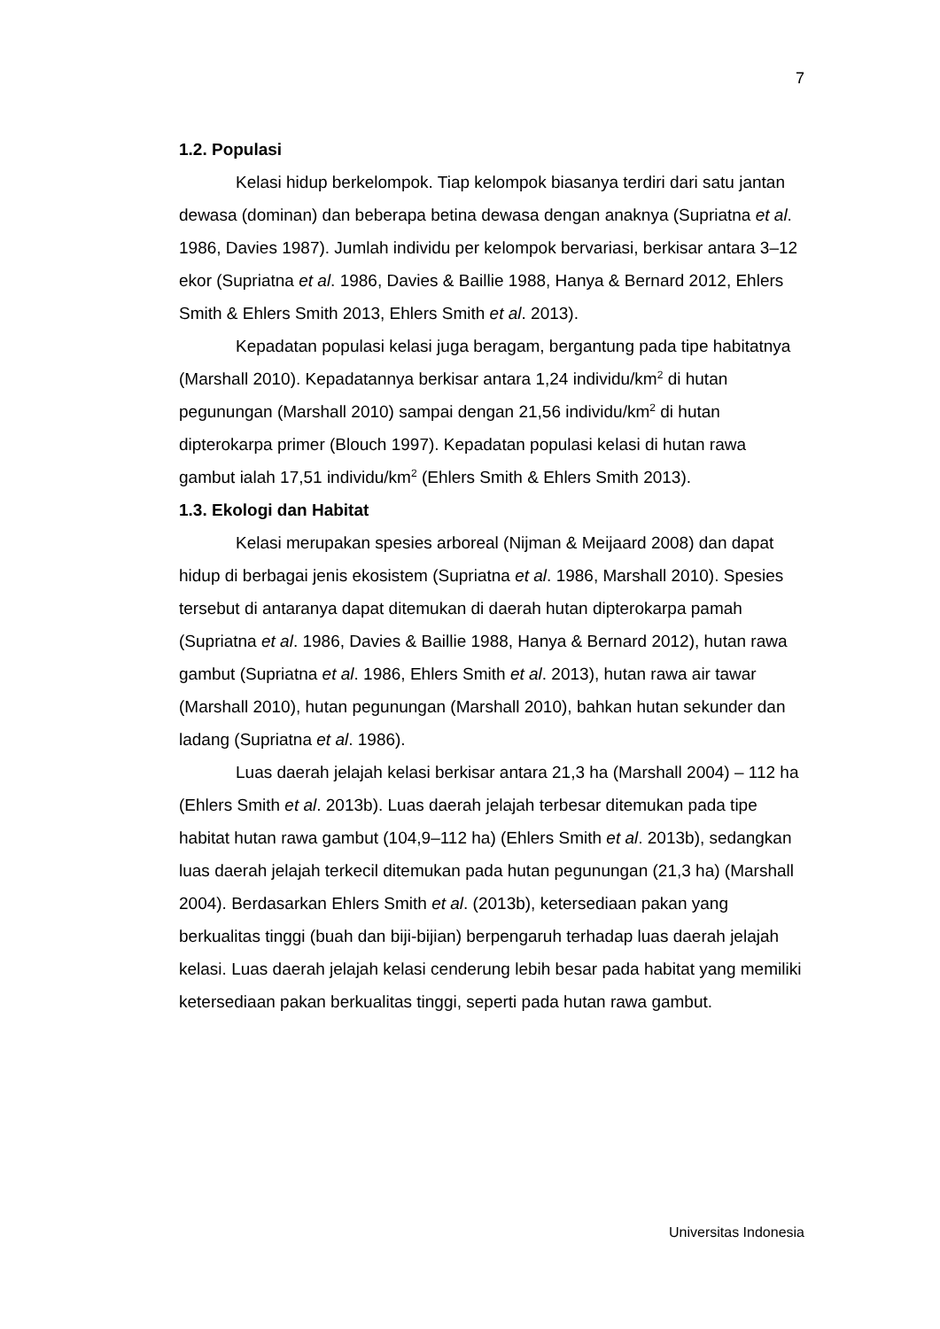7
1.2. Populasi
Kelasi hidup berkelompok. Tiap kelompok biasanya terdiri dari satu jantan dewasa (dominan) dan beberapa betina dewasa dengan anaknya (Supriatna et al. 1986, Davies 1987). Jumlah individu per kelompok bervariasi, berkisar antara 3–12 ekor (Supriatna et al. 1986, Davies & Baillie 1988, Hanya & Bernard 2012, Ehlers Smith & Ehlers Smith 2013, Ehlers Smith et al. 2013).
Kepadatan populasi kelasi juga beragam, bergantung pada tipe habitatnya (Marshall 2010). Kepadatannya berkisar antara 1,24 individu/km<sup>2</sup> di hutan pegunungan (Marshall 2010) sampai dengan 21,56 individu/km<sup>2</sup> di hutan dipterokarpa primer (Blouch 1997). Kepadatan populasi kelasi di hutan rawa gambut ialah 17,51 individu/km<sup>2</sup> (Ehlers Smith & Ehlers Smith 2013).
1.3. Ekologi dan Habitat
Kelasi merupakan spesies arboreal (Nijman & Meijaard 2008) dan dapat hidup di berbagai jenis ekosistem (Supriatna et al. 1986, Marshall 2010). Spesies tersebut di antaranya dapat ditemukan di daerah hutan dipterokarpa pamah (Supriatna et al. 1986, Davies & Baillie 1988, Hanya & Bernard 2012), hutan rawa gambut (Supriatna et al. 1986, Ehlers Smith et al. 2013), hutan rawa air tawar (Marshall 2010), hutan pegunungan (Marshall 2010), bahkan hutan sekunder dan ladang (Supriatna et al. 1986).
Luas daerah jelajah kelasi berkisar antara 21,3 ha (Marshall 2004) – 112 ha (Ehlers Smith et al. 2013b). Luas daerah jelajah terbesar ditemukan pada tipe habitat hutan rawa gambut (104,9–112 ha) (Ehlers Smith et al. 2013b), sedangkan luas daerah jelajah terkecil ditemukan pada hutan pegunungan (21,3 ha) (Marshall 2004). Berdasarkan Ehlers Smith et al. (2013b), ketersediaan pakan yang berkualitas tinggi (buah dan biji-bijian) berpengaruh terhadap luas daerah jelajah kelasi. Luas daerah jelajah kelasi cenderung lebih besar pada habitat yang memiliki ketersediaan pakan berkualitas tinggi, seperti pada hutan rawa gambut.
Universitas Indonesia